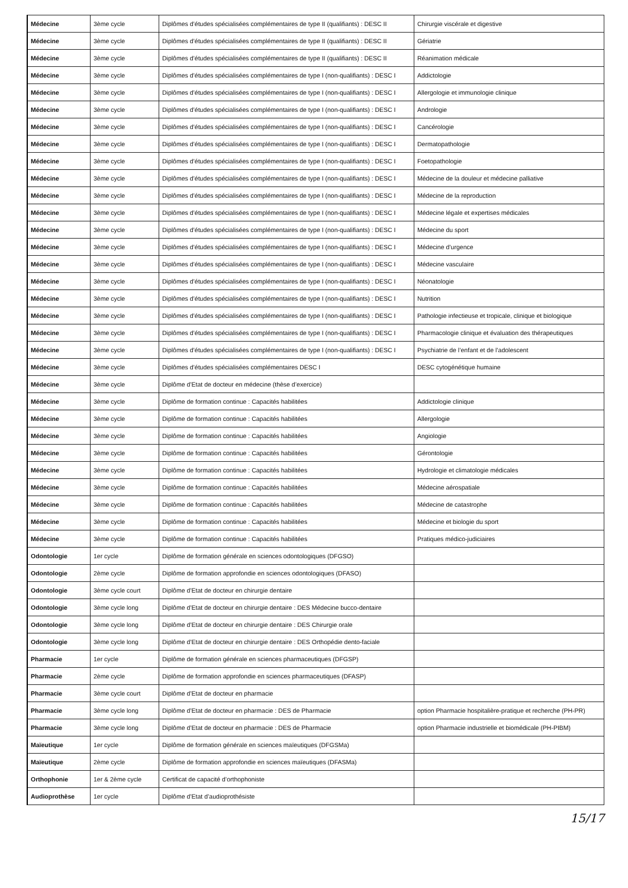| Médecine | 3ème cycle | Diplômes d’études spécialisées complémentaires de type II (qualifiants) : DESC II | Chirurgie viscérale et digestive |
| Médecine | 3ème cycle | Diplômes d’études spécialisées complémentaires de type II (qualifiants) : DESC II | Gériatrie |
| Médecine | 3ème cycle | Diplômes d’études spécialisées complémentaires de type II (qualifiants) : DESC II | Réanimation médicale |
| Médecine | 3ème cycle | Diplômes d’études spécialisées complémentaires de type I (non-qualifiants) : DESC I | Addictologie |
| Médecine | 3ème cycle | Diplômes d’études spécialisées complémentaires de type I (non-qualifiants) : DESC I | Allergologie et immunologie clinique |
| Médecine | 3ème cycle | Diplômes d’études spécialisées complémentaires de type I (non-qualifiants) : DESC I | Andrologie |
| Médecine | 3ème cycle | Diplômes d’études spécialisées complémentaires de type I (non-qualifiants) : DESC I | Cancérologie |
| Médecine | 3ème cycle | Diplômes d’études spécialisées complémentaires de type I (non-qualifiants) : DESC I | Dermatopathologie |
| Médecine | 3ème cycle | Diplômes d’études spécialisées complémentaires de type I (non-qualifiants) : DESC I | Foetopathologie |
| Médecine | 3ème cycle | Diplômes d’études spécialisées complémentaires de type I (non-qualifiants) : DESC I | Médecine de la douleur et médecine palliative |
| Médecine | 3ème cycle | Diplômes d’études spécialisées complémentaires de type I (non-qualifiants) : DESC I | Médecine de la reproduction |
| Médecine | 3ème cycle | Diplômes d’études spécialisées complémentaires de type I (non-qualifiants) : DESC I | Médecine légale et expertises médicales |
| Médecine | 3ème cycle | Diplômes d’études spécialisées complémentaires de type I (non-qualifiants) : DESC I | Médecine du sport |
| Médecine | 3ème cycle | Diplômes d’études spécialisées complémentaires de type I (non-qualifiants) : DESC I | Médecine d’urgence |
| Médecine | 3ème cycle | Diplômes d’études spécialisées complémentaires de type I (non-qualifiants) : DESC I | Médecine vasculaire |
| Médecine | 3ème cycle | Diplômes d’études spécialisées complémentaires de type I (non-qualifiants) : DESC I | Néonatologie |
| Médecine | 3ème cycle | Diplômes d’études spécialisées complémentaires de type I (non-qualifiants) : DESC I | Nutrition |
| Médecine | 3ème cycle | Diplômes d’études spécialisées complémentaires de type I (non-qualifiants) : DESC I | Pathologie infectieuse et tropicale, clinique et biologique |
| Médecine | 3ème cycle | Diplômes d’études spécialisées complémentaires de type I (non-qualifiants) : DESC I | Pharmacologie clinique et évaluation des thérapeutiques |
| Médecine | 3ème cycle | Diplômes d’études spécialisées complémentaires de type I (non-qualifiants) : DESC I | Psychiatrie de l’enfant et de l’adolescent |
| Médecine | 3ème cycle | Diplômes d’études spécialisées complémentaires DESC I | DESC cytogénétique humaine |
| Médecine | 3ème cycle | Diplôme d’Etat de docteur en médecine (thèse d’exercice) | |
| Médecine | 3ème cycle | Diplôme de formation continue : Capacités habilitées | Addictologie clinique |
| Médecine | 3ème cycle | Diplôme de formation continue : Capacités habilitées | Allergologie |
| Médecine | 3ème cycle | Diplôme de formation continue : Capacités habilitées | Angiologie |
| Médecine | 3ème cycle | Diplôme de formation continue : Capacités habilitées | Gérontologie |
| Médecine | 3ème cycle | Diplôme de formation continue : Capacités habilitées | Hydrologie et climatologie médicales |
| Médecine | 3ème cycle | Diplôme de formation continue : Capacités habilitées | Médecine aérospatiale |
| Médecine | 3ème cycle | Diplôme de formation continue : Capacités habilitées | Médecine de catastrophe |
| Médecine | 3ème cycle | Diplôme de formation continue : Capacités habilitées | Médecine et biologie du sport |
| Médecine | 3ème cycle | Diplôme de formation continue : Capacités habilitées | Pratiques médico-judiciaires |
| Odontologie | 1er cycle | Diplôme de formation générale en sciences odontologiques (DFGSO) | |
| Odontologie | 2ème cycle | Diplôme de formation approfondie en sciences odontologiques (DFASO) | |
| Odontologie | 3ème cycle court | Diplôme d’Etat de docteur en chirurgie dentaire | |
| Odontologie | 3ème cycle long | Diplôme d’Etat de docteur en chirurgie dentaire : DES Médecine bucco-dentaire | |
| Odontologie | 3ème cycle long | Diplôme d’Etat de docteur en chirurgie dentaire : DES Chirurgie orale | |
| Odontologie | 3ème cycle long | Diplôme d’Etat de docteur en chirurgie dentaire : DES Orthopédie dento-faciale | |
| Pharmacie | 1er cycle | Diplôme de formation générale en sciences pharmaceutiques (DFGSP) | |
| Pharmacie | 2ème cycle | Diplôme de formation approfondie en sciences pharmaceutiques (DFASP) | |
| Pharmacie | 3ème cycle court | Diplôme d’Etat de docteur en pharmacie | |
| Pharmacie | 3ème cycle long | Diplôme d’Etat de docteur en pharmacie : DES de Pharmacie | option Pharmacie hospitalière-pratique et recherche (PH-PR) |
| Pharmacie | 3ème cycle long | Diplôme d’Etat de docteur en pharmacie : DES de Pharmacie | option Pharmacie industrielle et biomédicale (PH-PIBM) |
| Maïeutique | 1er cycle | Diplôme de formation générale en sciences maïeutiques (DFGSMa) | |
| Maïeutique | 2ème cycle | Diplôme de formation approfondie en sciences maïeutiques (DFASMa) | |
| Orthophonie | 1er & 2ème cycle | Certificat de capacité d’orthophoniste | |
| Audioprothèse | 1er cycle | Diplôme d’Etat d’audioprothésiste | |
15/17